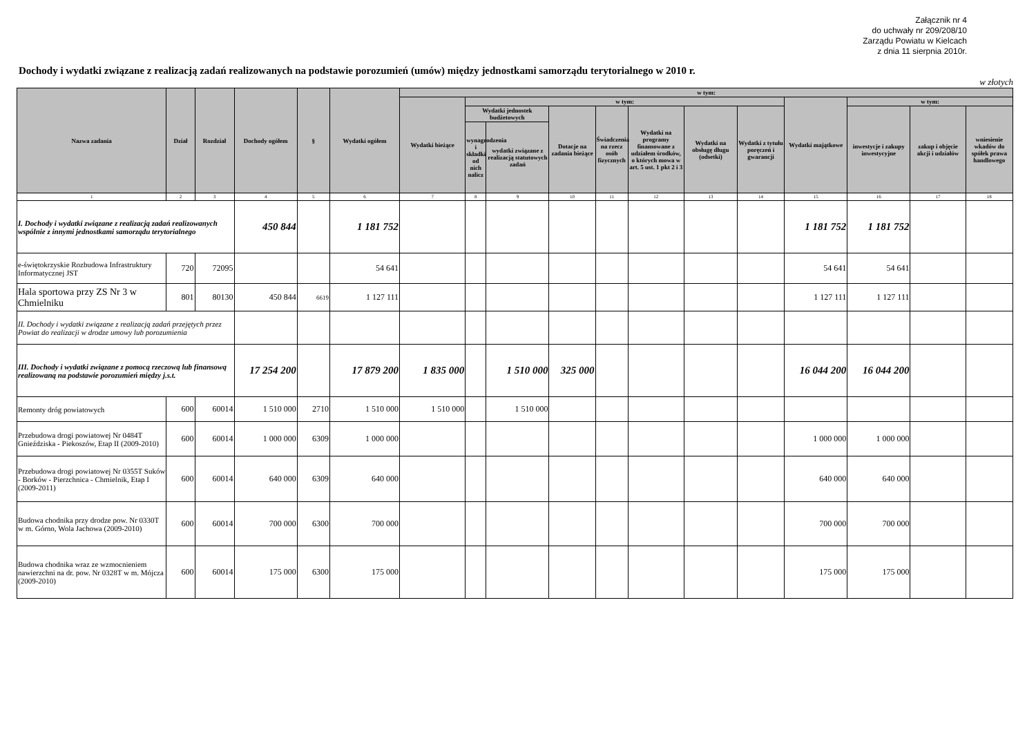Załącznik nr 4
do uchwały nr 209/208/10
Zarządu Powiatu w Kielcach
z dnia 11 sierpnia 2010r.
Dochody i wydatki związane z realizacją zadań realizowanych na podstawie porozumień (umów) między jednostkami samorządu terytorialnego w 2010 r.
w złotych
| Nazwa zadania | Dział | Rozdział | Dochody ogółem | § | Wydatki ogółem | w tym: | | | | | | | | | | | |
| --- | --- | --- | --- | --- | --- | --- | --- | --- | --- | --- | --- | --- | --- | --- | --- | --- | --- |
| | | | | | | Wydatki bieżące | w tym: | | | | | | | Wydatki majątkowe | w tym: | | |
| | | | | | | | Wydatki jednostek budżetowych | | Dotacje na zadania bieżące | Świadczenia na rzecz osób fizycznych | Wydatki na programy finansowane z udziałem środków, o których mowa w art. 5 ust. 1 pkt 2 i 3 | Wydatki na obsługę długu (odsetki) | Wydatki z tytułu poręczeń i gwarancji | | inwestycje i zakupy inwestycyjne | zakup i objęcie akcji i udziałów | wniesienie wkadów do spółek prawa handlowego |
| | | | | | | | wynagrodzenia i składki od nich nalicz | wydatki związane z realizacją statutowych zadań | | | | | | | | | |
| 1 | 2 | 3 | 4 | 5 | 6 | 7 | 8 | 9 | 10 | 11 | 12 | 13 | 14 | 15 | 16 | 17 | 18 |
| I. Dochody i wydatki związane z realizacją zadań realizowanych wspólnie z innymi jednostkami samorządu terytorialnego | | | 450 844 | | 1 181 752 | | | | | | | | | 1 181 752 | 1 181 752 | | |
| e-świętokrzyskie Rozbudowa Infrastruktury Informatycznej JST | 720 | 72095 | | | 54 641 | | | | | | | | | 54 641 | 54 641 | | |
| Hala sportowa przy ZS Nr 3 w Chmielniku | 801 | 80130 | 450 844 | 6619 | 1 127 111 | | | | | | | | | 1 127 111 | 1 127 111 | | |
| II. Dochody i wydatki związane z realizacją zadań przejętych przez Powiat do realizacji w drodze umowy lub porozumienia | | | | | | | | | | | | | | | | | |
| III. Dochody i wydatki związane z pomocą rzeczową lub finansową realizowaną na podstawie porozumień między j.s.t. | | | 17 254 200 | | 17 879 200 | 1 835 000 | | 1 510 000 | 325 000 | | | | | 16 044 200 | 16 044 200 | | |
| Remonty dróg powiatowych | 600 | 60014 | 1 510 000 | 2710 | 1 510 000 | 1 510 000 | | 1 510 000 | | | | | | | | | |
| Przebudowa drogi powiatowej Nr 0484T Gnieździska - Piekoszów, Etap II (2009-2010) | 600 | 60014 | 1 000 000 | 6309 | 1 000 000 | | | | | | | | | 1 000 000 | 1 000 000 | | |
| Przebudowa drogi powiatowej Nr 0355T Suków - Borków - Pierzchnica - Chmielnik, Etap I (2009-2011) | 600 | 60014 | 640 000 | 6309 | 640 000 | | | | | | | | | 640 000 | 640 000 | | |
| Budowa chodnika przy drodze pow. Nr 0330T w m. Górno, Wola Jachowa (2009-2010) | 600 | 60014 | 700 000 | 6300 | 700 000 | | | | | | | | | 700 000 | 700 000 | | |
| Budowa chodnika wraz ze wzmocnieniem nawierzchni na dr. pow. Nr 0328T w m. Mójcza (2009-2010) | 600 | 60014 | 175 000 | 6300 | 175 000 | | | | | | | | | 175 000 | 175 000 | | |